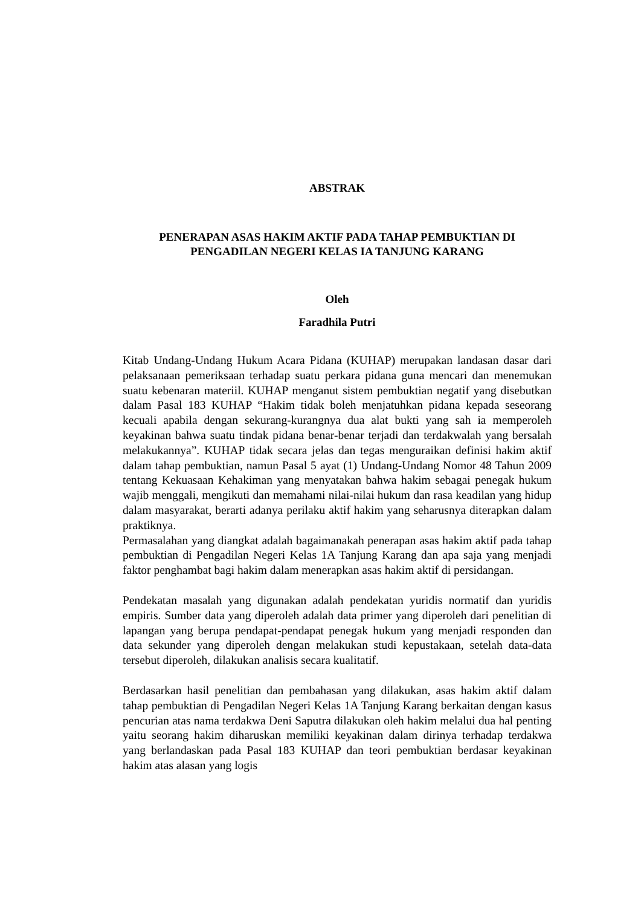ABSTRAK
PENERAPAN ASAS HAKIM AKTIF PADA TAHAP PEMBUKTIAN DI PENGADILAN NEGERI KELAS IA TANJUNG KARANG
Oleh
Faradhila Putri
Kitab Undang-Undang Hukum Acara Pidana (KUHAP) merupakan landasan dasar dari pelaksanaan pemeriksaan terhadap suatu perkara pidana guna mencari dan menemukan suatu kebenaran materiil. KUHAP menganut sistem pembuktian negatif yang disebutkan dalam Pasal 183 KUHAP “Hakim tidak boleh menjatuhkan pidana kepada seseorang kecuali apabila dengan sekurang-kurangnya dua alat bukti yang sah ia memperoleh keyakinan bahwa suatu tindak pidana benar-benar terjadi dan terdakwalah yang bersalah melakukannya”. KUHAP tidak secara jelas dan tegas menguraikan definisi hakim aktif dalam tahap pembuktian, namun Pasal 5 ayat (1) Undang-Undang Nomor 48 Tahun 2009 tentang Kekuasaan Kehakiman yang menyatakan bahwa hakim sebagai penegak hukum wajib menggali, mengikuti dan memahami nilai-nilai hukum dan rasa keadilan yang hidup dalam masyarakat, berarti adanya perilaku aktif hakim yang seharusnya diterapkan dalam praktiknya.
Permasalahan yang diangkat adalah bagaimanakah penerapan asas hakim aktif pada tahap pembuktian di Pengadilan Negeri Kelas 1A Tanjung Karang dan apa saja yang menjadi faktor penghambat bagi hakim dalam menerapkan asas hakim aktif di persidangan.
Pendekatan masalah yang digunakan adalah pendekatan yuridis normatif dan yuridis empiris. Sumber data yang diperoleh adalah data primer yang diperoleh dari penelitian di lapangan yang berupa pendapat-pendapat penegak hukum yang menjadi responden dan data sekunder yang diperoleh dengan melakukan studi kepustakaan, setelah data-data tersebut diperoleh, dilakukan analisis secara kualitatif.
Berdasarkan hasil penelitian dan pembahasan yang dilakukan, asas hakim aktif dalam tahap pembuktian di Pengadilan Negeri Kelas 1A Tanjung Karang berkaitan dengan kasus pencurian atas nama terdakwa Deni Saputra dilakukan oleh hakim melalui dua hal penting yaitu seorang hakim diharuskan memiliki keyakinan dalam dirinya terhadap terdakwa yang berlandaskan pada Pasal 183 KUHAP dan teori pembuktian berdasar keyakinan hakim atas alasan yang logis